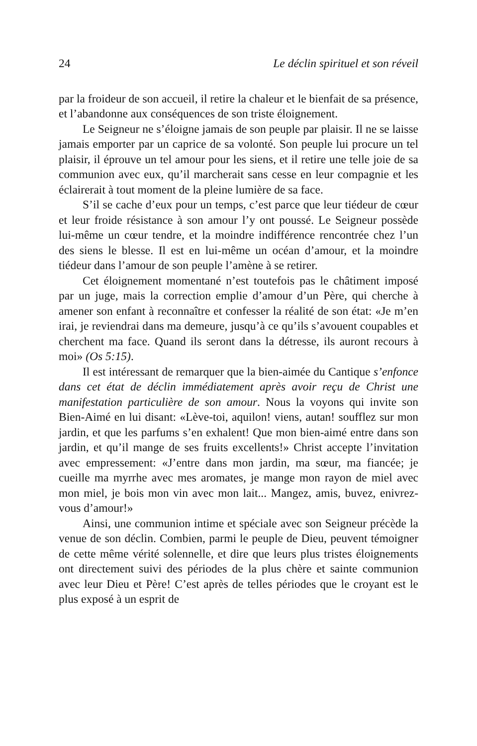24 Le déclin spirituel et son réveil
par la froideur de son accueil, il retire la chaleur et le bienfait de sa présence, et l’abandonne aux conséquences de son triste éloignement.
Le Seigneur ne s’éloigne jamais de son peuple par plaisir. Il ne se laisse jamais emporter par un caprice de sa volonté. Son peuple lui procure un tel plaisir, il éprouve un tel amour pour les siens, et il retire une telle joie de sa communion avec eux, qu’il marcherait sans cesse en leur compagnie et les éclairerait à tout moment de la pleine lumière de sa face.
S’il se cache d’eux pour un temps, c’est parce que leur tiédeur de cœur et leur froide résistance à son amour l’y ont poussé. Le Seigneur possède lui-même un cœur tendre, et la moindre indifférence rencontrée chez l’un des siens le blesse. Il est en lui-même un océan d’amour, et la moindre tiédeur dans l’amour de son peuple l’amène à se retirer.
Cet éloignement momentané n’est toutefois pas le châtiment imposé par un juge, mais la correction emplie d’amour d’un Père, qui cherche à amener son enfant à reconnaître et confesser la réalité de son état: «Je m’en irai, je reviendrai dans ma demeure, jusqu’à ce qu’ils s’avouent coupables et cherchent ma face. Quand ils seront dans la détresse, ils auront recours à moi» (Os 5:15).
Il est intéressant de remarquer que la bien-aimée du Cantique s’enfonce dans cet état de déclin immédiatement après avoir reçu de Christ une manifestation particulière de son amour. Nous la voyons qui invite son Bien-Aimé en lui disant: «Lève-toi, aquilon! viens, autan! soufflez sur mon jardin, et que les parfums s’en exhalent! Que mon bien-aimé entre dans son jardin, et qu’il mange de ses fruits excellents!» Christ accepte l’invitation avec empressement: «J’entre dans mon jardin, ma sœur, ma fiancée; je cueille ma myrrhe avec mes aromates, je mange mon rayon de miel avec mon miel, je bois mon vin avec mon lait... Mangez, amis, buvez, enivrez-vous d’amour!»
Ainsi, une communion intime et spéciale avec son Seigneur précède la venue de son déclin. Combien, parmi le peuple de Dieu, peuvent témoigner de cette même vérité solennelle, et dire que leurs plus tristes éloignements ont directement suivi des périodes de la plus chère et sainte communion avec leur Dieu et Père! C’est après de telles périodes que le croyant est le plus exposé à un esprit de